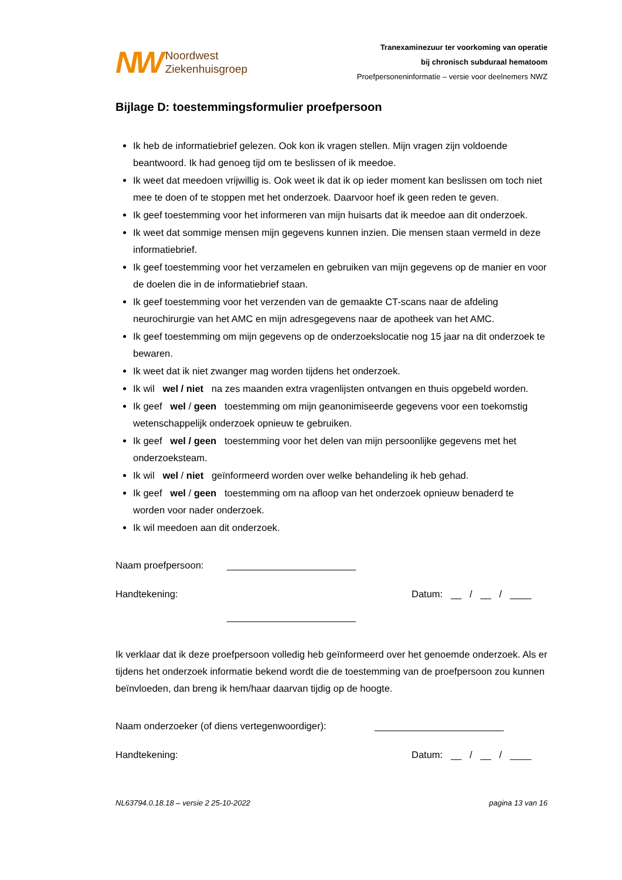NW Noordwest
Ziekenhuisgroep
Tranexaminezuur ter voorkoming van operatie
bij chronisch subduraal hematoom
Proefpersoneninformatie – versie voor deelnemers NWZ
Bijlage D: toestemmingsformulier proefpersoon
Ik heb de informatiebrief gelezen. Ook kon ik vragen stellen. Mijn vragen zijn voldoende beantwoord. Ik had genoeg tijd om te beslissen of ik meedoe.
Ik weet dat meedoen vrijwillig is. Ook weet ik dat ik op ieder moment kan beslissen om toch niet mee te doen of te stoppen met het onderzoek. Daarvoor hoef ik geen reden te geven.
Ik geef toestemming voor het informeren van mijn huisarts dat ik meedoe aan dit onderzoek.
Ik weet dat sommige mensen mijn gegevens kunnen inzien. Die mensen staan vermeld in deze informatiebrief.
Ik geef toestemming voor het verzamelen en gebruiken van mijn gegevens op de manier en voor de doelen die in de informatiebrief staan.
Ik geef toestemming voor het verzenden van de gemaakte CT-scans naar de afdeling neurochirurgie van het AMC en mijn adresgegevens naar de apotheek van het AMC.
Ik geef toestemming om mijn gegevens op de onderzoekslocatie nog 15 jaar na dit onderzoek te bewaren.
Ik weet dat ik niet zwanger mag worden tijdens het onderzoek.
Ik wil wel / niet na zes maanden extra vragenlijsten ontvangen en thuis opgebeld worden.
Ik geef wel / geen toestemming om mijn geanonimiseerde gegevens voor een toekomstig wetenschappelijk onderzoek opnieuw te gebruiken.
Ik geef wel / geen toestemming voor het delen van mijn persoonlijke gegevens met het onderzoeksteam.
Ik wil wel / niet geïnformeerd worden over welke behandeling ik heb gehad.
Ik geef wel / geen toestemming om na afloop van het onderzoek opnieuw benaderd te worden voor nader onderzoek.
Ik wil meedoen aan dit onderzoek.
Naam proefpersoon: ________________________
Handtekening: Datum: __ / __ / ____
________________________
Ik verklaar dat ik deze proefpersoon volledig heb geïnformeerd over het genoemde onderzoek. Als er tijdens het onderzoek informatie bekend wordt die de toestemming van de proefpersoon zou kunnen beïnvloeden, dan breng ik hem/haar daarvan tijdig op de hoogte.
Naam onderzoeker (of diens vertegenwoordiger): ________________________
Handtekening: Datum: __ / __ / ____
NL63794.0.18.18 – versie 2 25-10-2022 pagina 13 van 16